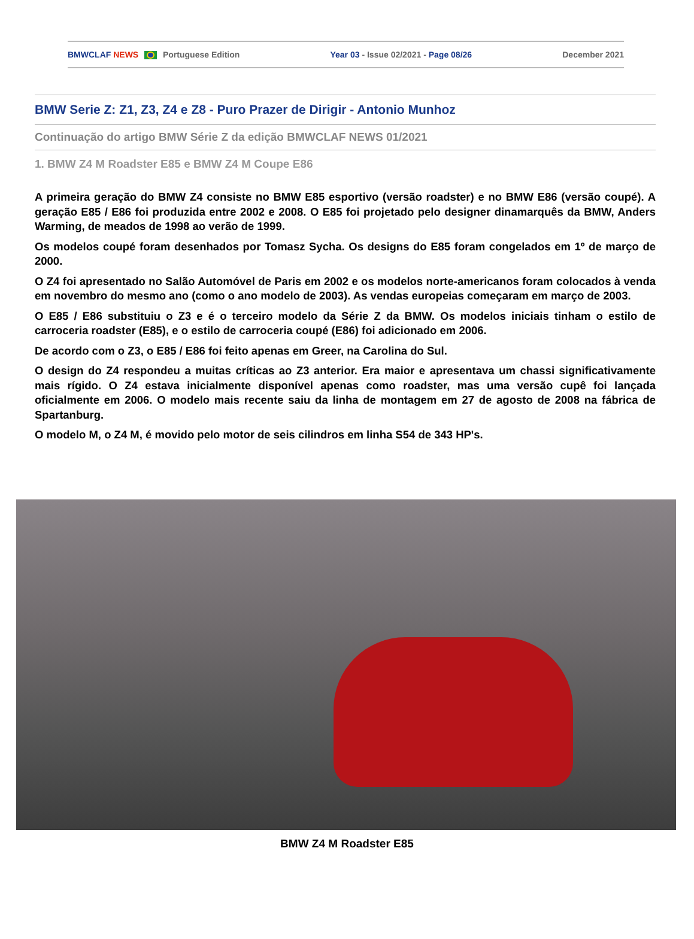BMWCLAF NEWS Portuguese Edition Year 03 - Issue 02/2021 - Page 08/26 December 2021
BMW Serie Z: Z1, Z3, Z4 e Z8 - Puro Prazer de Dirigir - Antonio Munhoz
Continuação do artigo BMW Série Z da edição BMWCLAF NEWS 01/2021
1. BMW Z4 M Roadster E85 e BMW Z4 M Coupe E86
A primeira geração do BMW Z4 consiste no BMW E85 esportivo (versão roadster) e no BMW E86 (versão coupé). A geração E85 / E86 foi produzida entre 2002 e 2008. O E85 foi projetado pelo designer dinamarquês da BMW, Anders Warming, de meados de 1998 ao verão de 1999.
Os modelos coupé foram desenhados por Tomasz Sycha. Os designs do E85 foram congelados em 1º de março de 2000.
O Z4 foi apresentado no Salão Automóvel de Paris em 2002 e os modelos norte-americanos foram colocados à venda em novembro do mesmo ano (como o ano modelo de 2003). As vendas europeias começaram em março de 2003.
O E85 / E86 substituiu o Z3 e é o terceiro modelo da Série Z da BMW. Os modelos iniciais tinham o estilo de carroceria roadster (E85), e o estilo de carroceria coupé (E86) foi adicionado em 2006.
De acordo com o Z3, o E85 / E86 foi feito apenas em Greer, na Carolina do Sul.
O design do Z4 respondeu a muitas críticas ao Z3 anterior. Era maior e apresentava um chassi significativamente mais rígido. O Z4 estava inicialmente disponível apenas como roadster, mas uma versão cupê foi lançada oficialmente em 2006. O modelo mais recente saiu da linha de montagem em 27 de agosto de 2008 na fábrica de Spartanburg.
O modelo M, o Z4 M, é movido pelo motor de seis cilindros em linha S54 de 343 HP's.
BMW Z4 M Roadster E85